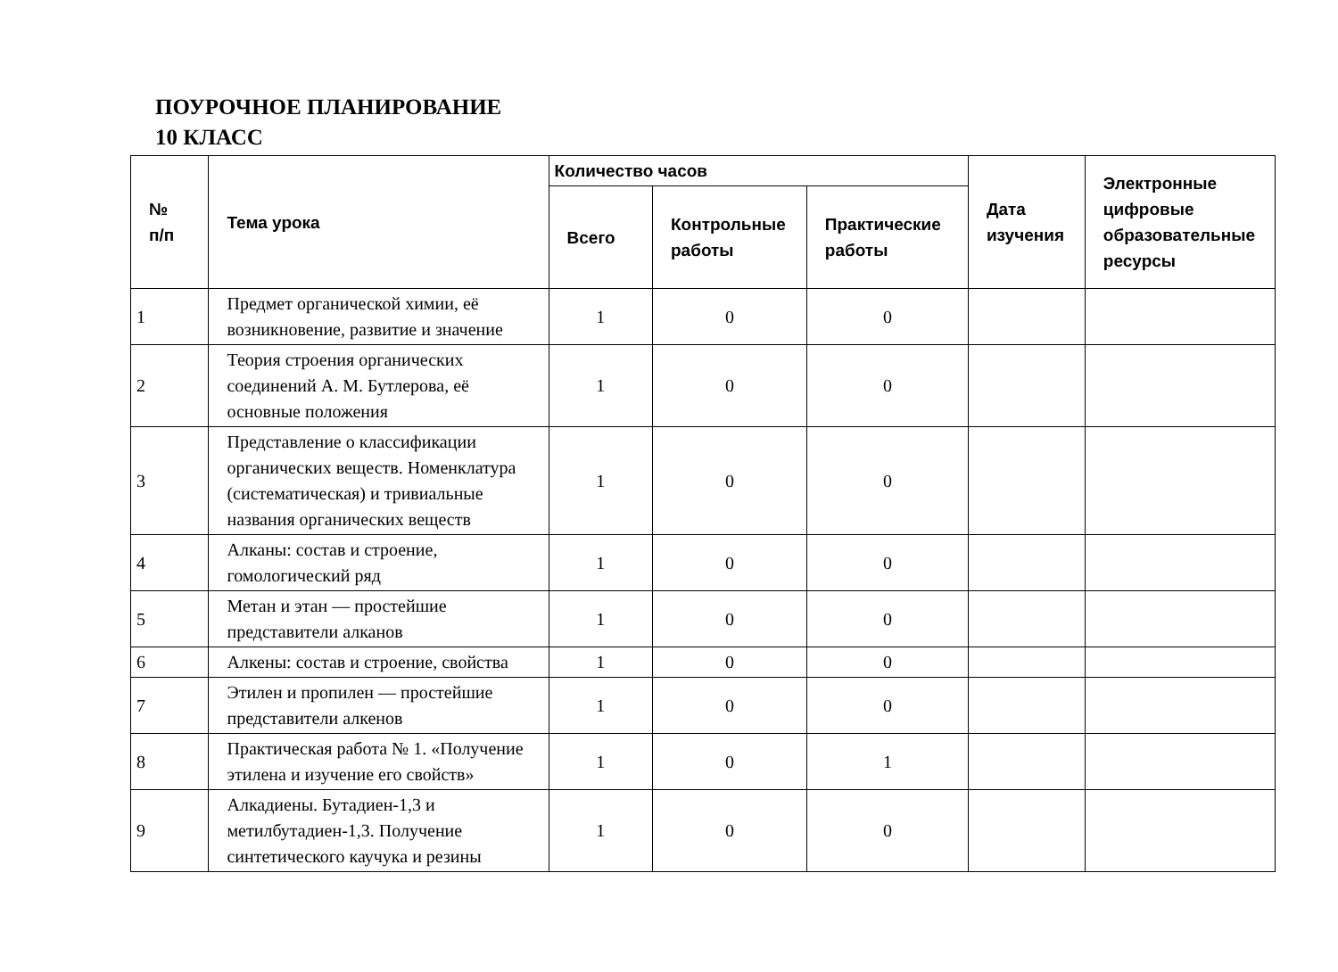ПОУРОЧНОЕ ПЛАНИРОВАНИЕ
10 КЛАСС
| № п/п | Тема урока | Количество часов | | | Дата изучения | Электронные цифровые образовательные ресурсы |
| --- | --- | --- | --- | --- | --- | --- |
| | | Всего | Контрольные работы | Практические работы | | |
| 1 | Предмет органической химии, её возникновение, развитие и значение | 1 | 0 | 0 | | |
| 2 | Теория строения органических соединений А. М. Бутлерова, её основные положения | 1 | 0 | 0 | | |
| 3 | Представление о классификации органических веществ. Номенклатура (систематическая) и тривиальные названия органических веществ | 1 | 0 | 0 | | |
| 4 | Алканы: состав и строение, гомологический ряд | 1 | 0 | 0 | | |
| 5 | Метан и этан — простейшие представители алканов | 1 | 0 | 0 | | |
| 6 | Алкены: состав и строение, свойства | 1 | 0 | 0 | | |
| 7 | Этилен и пропилен — простейшие представители алкенов | 1 | 0 | 0 | | |
| 8 | Практическая работа № 1. «Получение этилена и изучение его свойств» | 1 | 0 | 1 | | |
| 9 | Алкадиены. Бутадиен-1,3 и метилбутадиен-1,3. Получение синтетического каучука и резины | 1 | 0 | 0 | | |